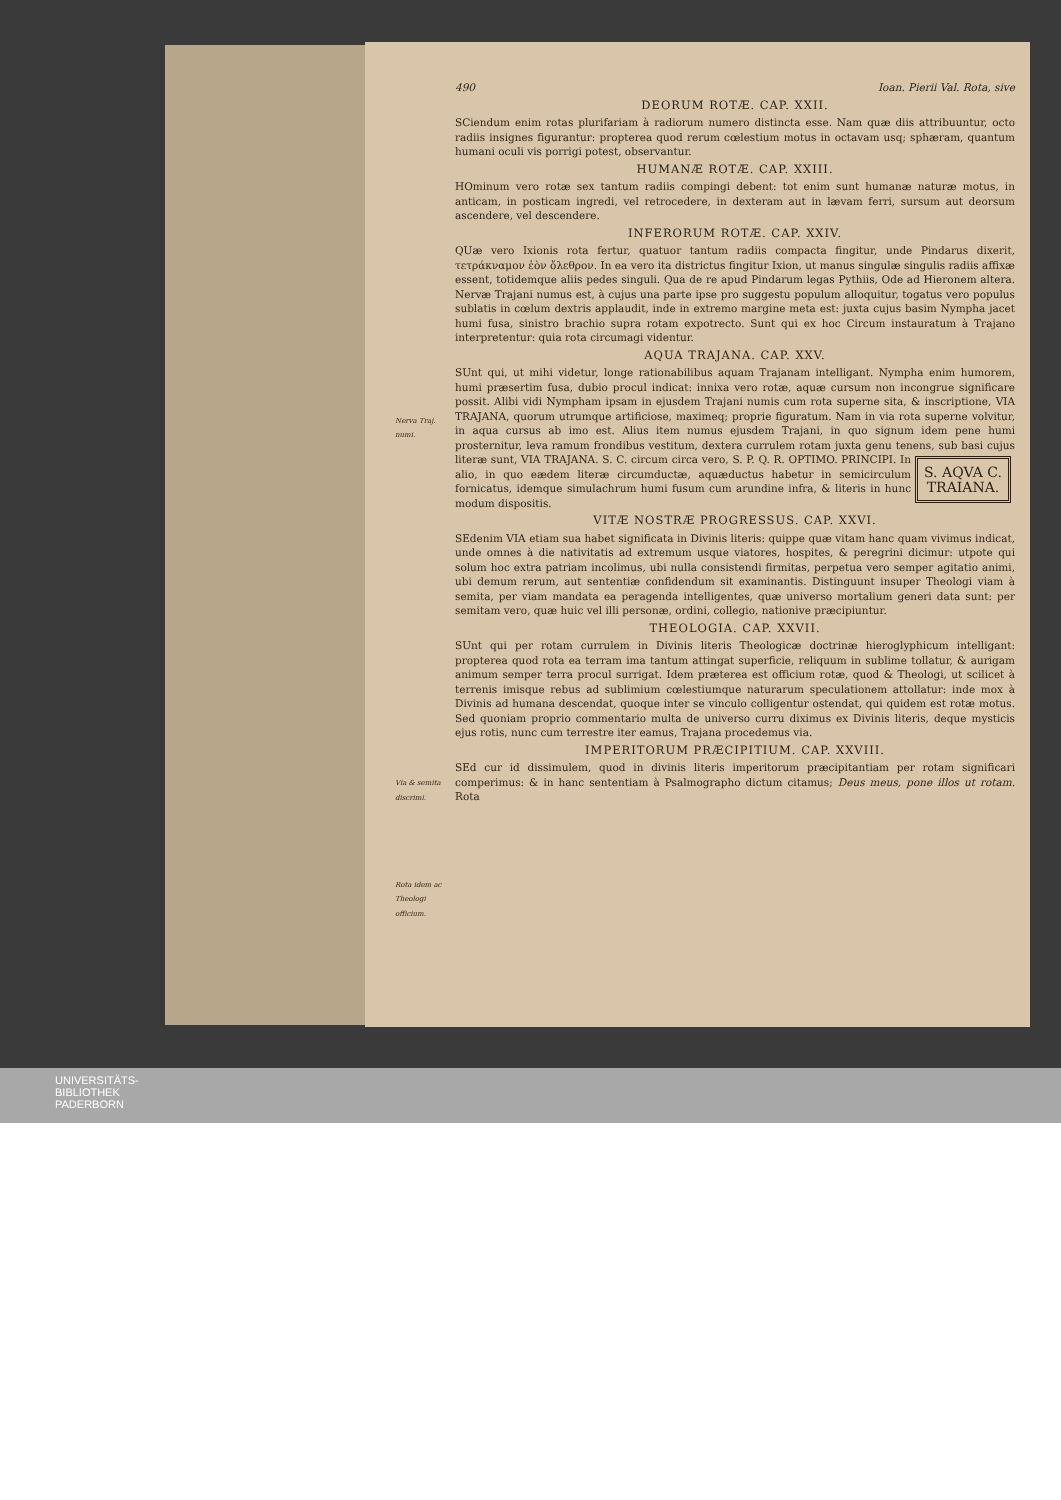Nerva Traj. numi.
Via & semita discrimi.
Rota idem ac Theologi officium.
490 Ioan. Pierii Val. Rota, sive
DEORUM ROTÆ. CAP. XXII.
SCiendum enim rotas plurifariam à radiorum numero distincta esse. Nam quæ diis attribuuntur, octo radiis insignes figurantur: propterea quod rerum cœlestium motus in octavam usq; sphæram, quantum humani oculi vis porrigi potest, observantur.
HUMANÆ ROTÆ. CAP. XXIII.
HOminum vero rotæ sex tantum radiis compingi debent: tot enim sunt humanæ naturæ motus, in anticam, in posticam ingredi, vel retrocedere, in dexteram aut in lævam ferri, sursum aut deorsum ascendere, vel descendere.
INFERORUM ROTÆ. CAP. XXIV.
QUæ vero Ixionis rota fertur, quatuor tantum radiis compacta fingitur, unde Pindarus dixerit, τετράκναμον ἐὸν ὄλεθρον. In ea vero ita districtus fingitur Ixion, ut manus singulæ singulis radiis affixæ essent, totidemque aliis pedes singuli. Qua de re apud Pindarum legas Pythiis, Ode ad Hieronem altera. Nervæ Trajani numus est, à cujus una parte ipse pro suggestu populum alloquitur, togatus vero populus sublatis in cœlum dextris applaudit, inde in extremo margine meta est: juxta cujus basim Nympha jacet humi fusa, sinistro brachio supra rotam expotrecto. Sunt qui ex hoc Circum instauratum à Trajano interpretentur: quia rota circumagi videntur.
AQUA TRAJANA. CAP. XXV.
SUnt qui, ut mihi videtur, longe rationabilibus aquam Trajanam intelligant. Nympha enim humorem, humi præsertim fusa, dubio procul indicat: innixa vero rotæ, aquæ cursum non incongrue significare possit. Alibi vidi Nympham ipsam in ejusdem Trajani numis cum rota superne sita, & inscriptione, VIA TRAJANA, quorum utrumque artificiose, maximeq; proprie figuratum. Nam in via rota superne volvitur, in aqua cursus ab imo est. Alius item numus ejusdem Trajani, in quo signum idem pene humi prosternitur, leva ramum frondibus vestitum, dextera currulem rotam juxta genu tenens, sub basi cujus literæ sunt, VIA TRAJANA. S. C. S. AQVA C.
TRAIANA. circum circa vero, S. P. Q. R. OPTIMO. PRINCIPI. In alio, in quo eædem literæ circumductæ, aquæductus habetur in semicirculum fornicatus, idemque simulachrum humi fusum cum arundine infra, & literis in hunc modum dispositis.
VITÆ NOSTRÆ PROGRESSUS. CAP. XXVI.
SEdenim VIA etiam sua habet significata in Divinis literis: quippe quæ vitam hanc quam vivimus indicat, unde omnes à die nativitatis ad extremum usque viatores, hospites, & peregrini dicimur: utpote qui solum hoc extra patriam incolimus, ubi nulla consistendi firmitas, perpetua vero semper agitatio animi, ubi demum rerum, aut sententiæ confidendum sit examinantis. Distinguunt insuper Theologi viam à semita, per viam mandata ea peragenda intelligentes, quæ universo mortalium generi data sunt: per semitam vero, quæ huic vel illi personæ, ordini, collegio, nationive præcipiuntur.
THEOLOGIA. CAP. XXVII.
SUnt qui per rotam currulem in Divinis literis Theologicæ doctrinæ hieroglyphicum intelligant: propterea quod rota ea terram ima tantum attingat superficie, reliquum in sublime tollatur, & aurigam animum semper terra procul surrigat. Idem præterea est officium rotæ, quod & Theologi, ut scilicet à terrenis imisque rebus ad sublimium cœlestiumque naturarum speculationem attollatur: inde mox à Divinis ad humana descendat, quoque inter se vinculo colligentur ostendat, qui quidem est rotæ motus. Sed quoniam proprio commentario multa de universo curru diximus ex Divinis literis, deque mysticis ejus rotis, nunc cum terrestre iter eamus, Trajana procedemus via.
IMPERITORUM PRÆCIPITIUM. CAP. XXVIII.
SEd cur id dissimulem, quod in divinis literis imperitorum præcipitantiam per rotam significari comperimus: & in hanc sententiam à Psalmographo dictum citamus; Deus meus, pone illos ut rotam. Rota
UNIVERSITÄTS-
BIBLIOTHEK
PADERBORN